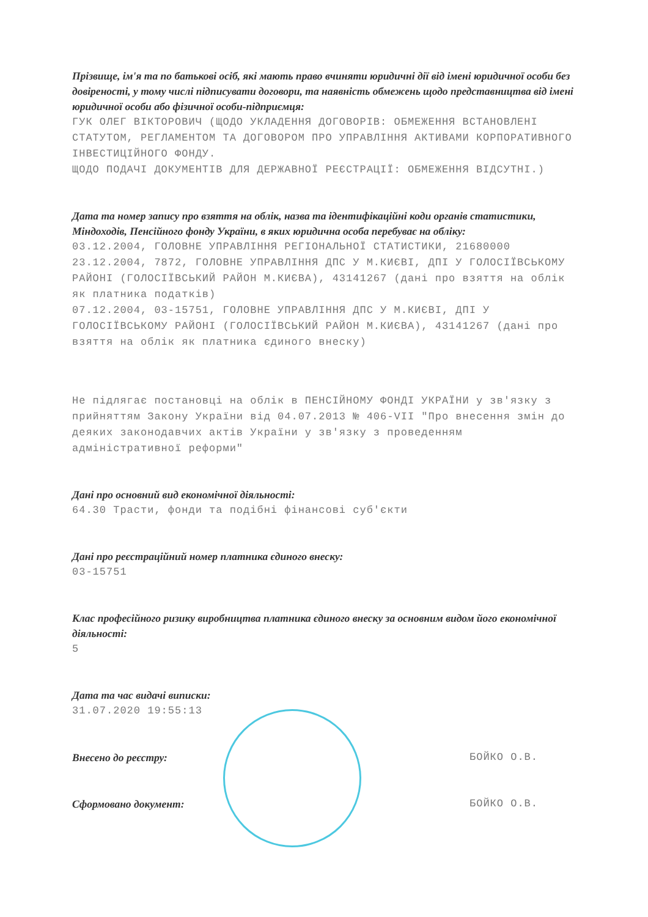Прізвище, ім'я та по батькові осіб, які мають право вчиняти юридичні дії від імені юридичної особи без довіреності, у тому числі підписувати договори, та наявність обмежень щодо представництва від імені юридичної особи або фізичної особи-підприємця:
ГУК ОЛЕГ ВІКТОРОВИЧ (ЩОДО УКЛАДЕННЯ ДОГОВОРІВ: ОБМЕЖЕННЯ ВСТАНОВЛЕНІ СТАТУТОМ, РЕГЛАМЕНТОМ ТА ДОГОВОРОМ ПРО УПРАВЛІННЯ АКТИВАМИ КОРПОРАТИВНОГО ІНВЕСТИЦІЙНОГО ФОНДУ.
ЩОДО ПОДАЧІ ДОКУМЕНТІВ ДЛЯ ДЕРЖАВНОЇ РЕЄСТРАЦІЇ: ОБМЕЖЕННЯ ВІДСУТНІ.)
Дата та номер запису про взяття на облік, назва та ідентифікаційні коди органів статистики, Міндоходів, Пенсійного фонду України, в яких юридична особа перебуває на обліку:
03.12.2004, ГОЛОВНЕ УПРАВЛІННЯ РЕГІОНАЛЬНОЇ СТАТИСТИКИ, 21680000
23.12.2004, 7872, ГОЛОВНЕ УПРАВЛІННЯ ДПС У М.КИЄВІ, ДПІ У ГОЛОСІЇВСЬКОМУ РАЙОНІ (ГОЛОСІЇВСЬКИЙ РАЙОН М.КИЄВА), 43141267 (дані про взяття на облік як платника податків)
07.12.2004, 03-15751, ГОЛОВНЕ УПРАВЛІННЯ ДПС У М.КИЄВІ, ДПІ У ГОЛОСІЇВСЬКОМУ РАЙОНІ (ГОЛОСІЇВСЬКИЙ РАЙОН М.КИЄВА), 43141267 (дані про взяття на облік як платника єдиного внеску)
Не підлягає постановці на облік в ПЕНСІЙНОМУ ФОНДІ УКРАЇНИ у зв'язку з прийняттям Закону України від 04.07.2013 № 406-VII "Про внесення змін до деяких законодавчих актів України у зв'язку з проведенням адміністративної реформи"
Дані про основний вид економічної діяльності:
64.30 Трасти, фонди та подібні фінансові суб'єкти
Дані про реєстраційний номер платника єдиного внеску:
03-15751
Клас професійного ризику виробництва платника єдиного внеску за основним видом його економічної діяльності:
5
Дата та час видачі виписки:
31.07.2020 19:55:13
Внесено до реєстру:
БОЙКО О.В.
Сформовано документ:
БОЙКО О.В.